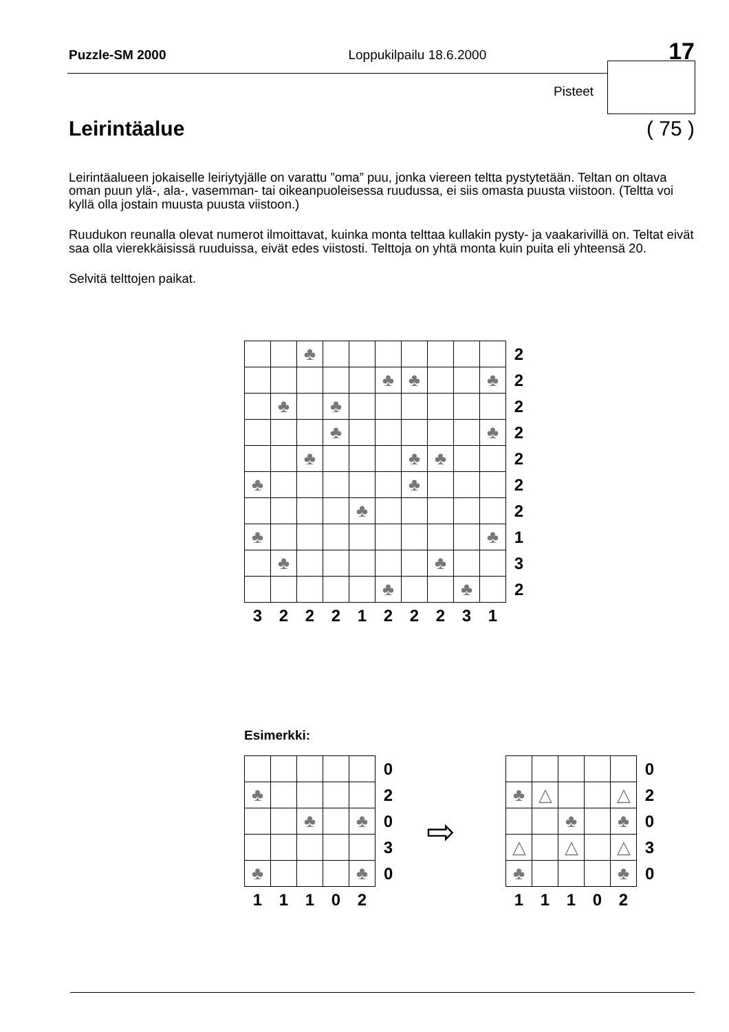Puzzle-SM 2000 Loppukilpailu 18.6.2000 17
Pisteet
Leirintäalue ( 75 )
Leirintäalueen jokaiselle leiriytyjälle on varattu ”oma” puu, jonka viereen teltta pystytetään. Teltan on oltava oman puun ylä-, ala-, vasemman- tai oikeanpuoleisessa ruudussa, ei siis omasta puusta viistoon. (Teltta voi kyllä olla jostain muusta puusta viistoon.)
Ruudukon reunalla olevat numerot ilmoittavat, kuinka monta telttaa kullakin pysty- ja vaakarivillä on. Teltat eivät saa olla vierekkäisissä ruuduissa, eivät edes viistosti. Telttoja on yhtä monta kuin puita eli yhteensä 20.
Selvitä telttojen paikat.
| | | ♣ | | | | | | | | 2 |
| | | | | | ♣ | ♣ | | | ♣ | 2 |
| | ♣ | | ♣ | | | | | | | 2 |
| | | | ♣ | | | | | | ♣ | 2 |
| | | ♣ | | | | ♣ | ♣ | | | 2 |
| ♣ | | | | | | ♣ | | | | 2 |
| | | | | ♣ | | | | | | 2 |
| ♣ | | | | | | | | | ♣ | 1 |
| | ♣ | | | | | | ♣ | | | 3 |
| | | | | | ♣ | | | ♣ | | 2 |
| 3 | 2 | 2 | 2 | 1 | 2 | 2 | 2 | 3 | 1 | |
Esimerkki:
| | | | | | 0 |
| ♣ | | | | | 2 |
| | | ♣ | | ♣ | 0 |
| | | | | | 3 |
| ♣ | | | | ♣ | 0 |
| 1 | 1 | 1 | 0 | 2 | |
⇨
| | | | | | 0 |
| ♣ | △ | | | △ | 2 |
| | | ♣ | | ♣ | 0 |
| △ | | △ | | △ | 3 |
| ♣ | | | | ♣ | 0 |
| 1 | 1 | 1 | 0 | 2 | |